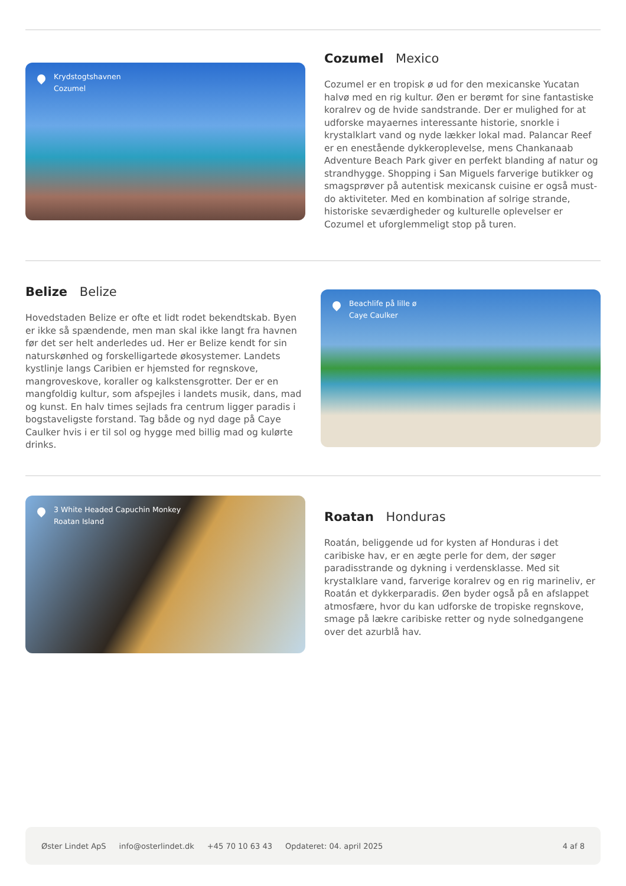Krydstogtshavnen
Cozumel
Cozumel Mexico
Cozumel er en tropisk ø ud for den mexicanske Yucatan halvø med en rig kultur. Øen er berømt for sine fantastiske koralrev og de hvide sandstrande. Der er mulighed for at udforske mayaernes interessante historie, snorkle i krystalklart vand og nyde lækker lokal mad. Palancar Reef er en enestående dykkeroplevelse, mens Chankanaab Adventure Beach Park giver en perfekt blanding af natur og strandhygge. Shopping i San Miguels farverige butikker og smagsprøver på autentisk mexicansk cuisine er også must-do aktiviteter. Med en kombination af solrige strande, historiske seværdigheder og kulturelle oplevelser er Cozumel et uforglemmeligt stop på turen.
Belize Belize
Hovedstaden Belize er ofte et lidt rodet bekendtskab. Byen er ikke så spændende, men man skal ikke langt fra havnen før det ser helt anderledes ud. Her er Belize kendt for sin naturskønhed og forskelligartede økosystemer. Landets kystlinje langs Caribien er hjemsted for regnskove, mangroveskove, koraller og kalkstensgrotter. Der er en mangfoldig kultur, som afspejles i landets musik, dans, mad og kunst. En halv times sejlads fra centrum ligger paradis i bogstaveligste forstand. Tag både og nyd dage på Caye Caulker hvis i er til sol og hygge med billig mad og kulørte drinks.
Beachlife på lille ø
Caye Caulker
3 White Headed Capuchin Monkey
Roatan Island
Roatan Honduras
Roatán, beliggende ud for kysten af Honduras i det caribiske hav, er en ægte perle for dem, der søger paradisstrande og dykning i verdensklasse. Med sit krystalklare vand, farverige koralrev og en rig marineliv, er Roatán et dykkerparadis. Øen byder også på en afslappet atmosfære, hvor du kan udforske de tropiske regnskove, smage på lækre caribiske retter og nyde solnedgangene over det azurblå hav.
Øster Lindet ApS info@osterlindet.dk +45 70 10 63 43 Opdateret: 04. april 2025 4 af 8